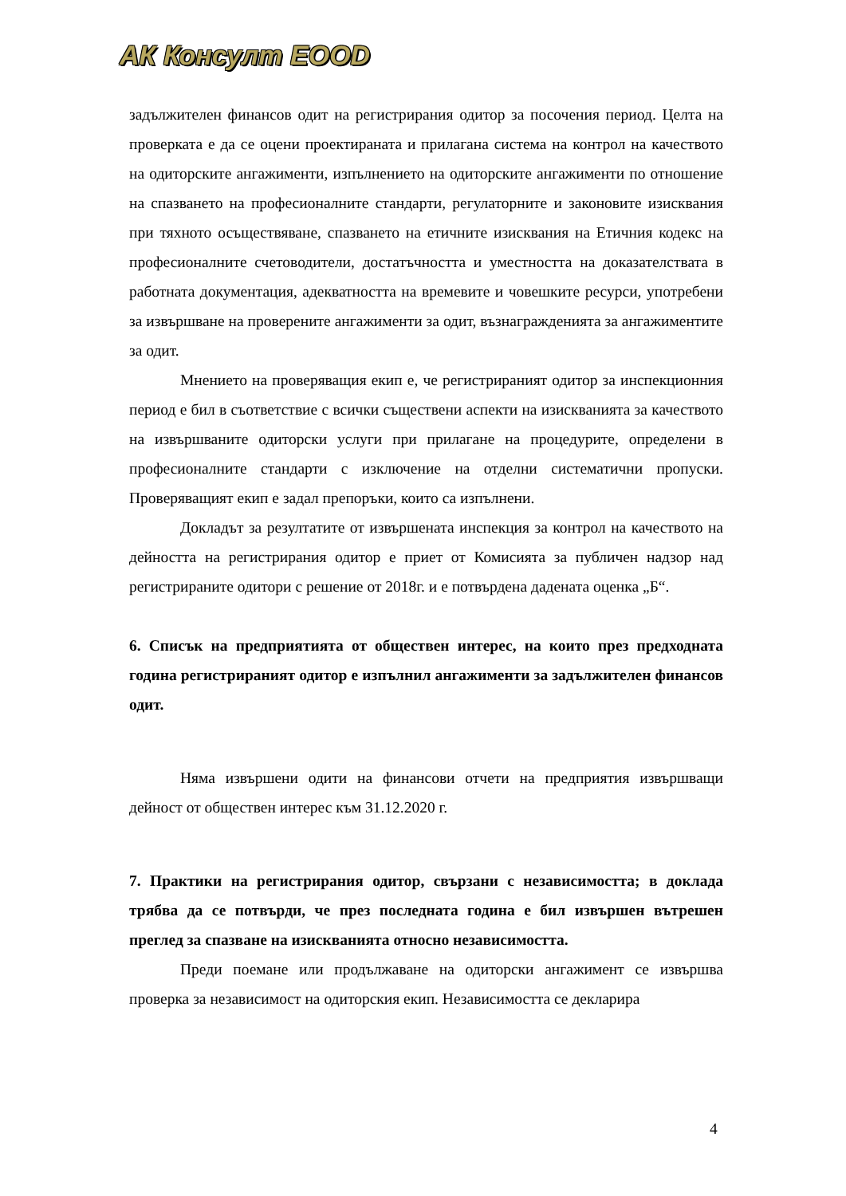АК Консулт ЕООD
задължителен финансов одит на регистрирания одитор за посочения период. Целта на проверката е да се оцени проектираната и прилагана система на контрол на качеството на одиторските ангажименти, изпълнението на одиторските ангажименти по отношение на спазването на професионалните стандарти, регулаторните и законовите изисквания при тяхното осъществяване, спазването на етичните изисквания на Етичния кодекс на професионалните счетоводители, достатъчността и уместността на доказателствата в работната документация, адекватността на времевите и човешките ресурси, употребени за извършване на проверените ангажименти за одит, възнагражденията за ангажиментите за одит.
Мнението на проверяващия екип е, че регистрираният одитор за инспекционния период е бил в съответствие с всички съществени аспекти на изискванията за качеството на извършваните одиторски услуги при прилагане на процедурите, определени в професионалните стандарти с изключение на отделни систематични пропуски. Проверяващият екип е задал препоръки, които са изпълнени.
Докладът за резултатите от извършената инспекция за контрол на качеството на дейността на регистрирания одитор е приет от Комисията за публичен надзор над регистрираните одитори с решение от 2018г. и е потвърдена дадената оценка „Б“.
6. Списък на предприятията от обществен интерес, на които през предходната година регистрираният одитор е изпълнил ангажименти за задължителен финансов одит.
Няма извършени одити на финансови отчети на предприятия извършващи дейност от обществен интерес към 31.12.2020 г.
7. Практики на регистрирания одитор, свързани с независимостта; в доклада трябва да се потвърди, че през последната година е бил извършен вътрешен преглед за спазване на изискванията относно независимостта.
Преди поемане или продължаване на одиторски ангажимент се извършва проверка за независимост на одиторския екип. Независимостта се декларира
4